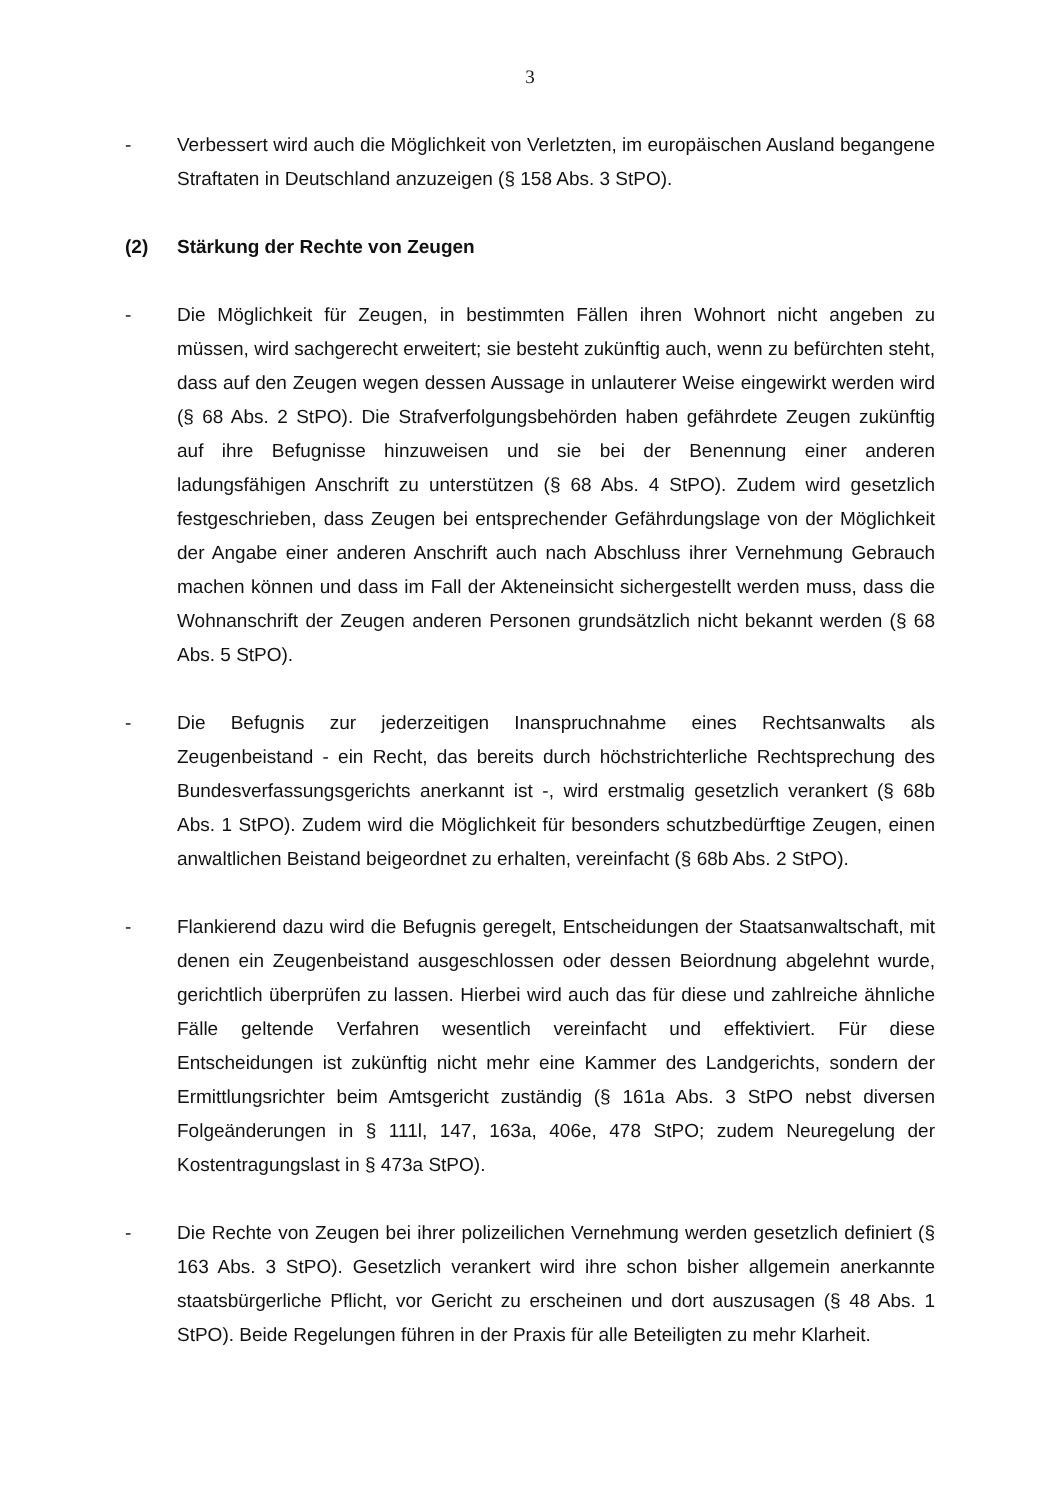3
- Verbessert wird auch die Möglichkeit von Verletzten, im europäischen Ausland begangene Straftaten in Deutschland anzuzeigen (§ 158 Abs. 3 StPO).
(2) Stärkung der Rechte von Zeugen
- Die Möglichkeit für Zeugen, in bestimmten Fällen ihren Wohnort nicht angeben zu müssen, wird sachgerecht erweitert; sie besteht zukünftig auch, wenn zu befürchten steht, dass auf den Zeugen wegen dessen Aussage in unlauterer Weise eingewirkt werden wird (§ 68 Abs. 2 StPO). Die Strafverfolgungsbehörden haben gefährdete Zeugen zukünftig auf ihre Befugnisse hinzuweisen und sie bei der Benennung einer anderen ladungsfähigen Anschrift zu unterstützen (§ 68 Abs. 4 StPO). Zudem wird gesetzlich festgeschrieben, dass Zeugen bei entsprechender Gefährdungslage von der Möglichkeit der Angabe einer anderen Anschrift auch nach Abschluss ihrer Vernehmung Gebrauch machen können und dass im Fall der Akteneinsicht sichergestellt werden muss, dass die Wohnanschrift der Zeugen anderen Personen grundsätzlich nicht bekannt werden (§ 68 Abs. 5 StPO).
- Die Befugnis zur jederzeitigen Inanspruchnahme eines Rechtsanwalts als Zeugenbeistand - ein Recht, das bereits durch höchstrichterliche Rechtsprechung des Bundesverfassungsgerichts anerkannt ist -, wird erstmalig gesetzlich verankert (§ 68b Abs. 1 StPO). Zudem wird die Möglichkeit für besonders schutzbedürftige Zeugen, einen anwaltlichen Beistand beigeordnet zu erhalten, vereinfacht (§ 68b Abs. 2 StPO).
- Flankierend dazu wird die Befugnis geregelt, Entscheidungen der Staatsanwaltschaft, mit denen ein Zeugenbeistand ausgeschlossen oder dessen Beiordnung abgelehnt wurde, gerichtlich überprüfen zu lassen. Hierbei wird auch das für diese und zahlreiche ähnliche Fälle geltende Verfahren wesentlich vereinfacht und effektiviert. Für diese Entscheidungen ist zukünftig nicht mehr eine Kammer des Landgerichts, sondern der Ermittlungsrichter beim Amtsgericht zuständig (§ 161a Abs. 3 StPO nebst diversen Folgeänderungen in § 111l, 147, 163a, 406e, 478 StPO; zudem Neuregelung der Kostentragungslast in § 473a StPO).
- Die Rechte von Zeugen bei ihrer polizeilichen Vernehmung werden gesetzlich definiert (§ 163 Abs. 3 StPO). Gesetzlich verankert wird ihre schon bisher allgemein anerkannte staatsbürgerliche Pflicht, vor Gericht zu erscheinen und dort auszusagen (§ 48 Abs. 1 StPO). Beide Regelungen führen in der Praxis für alle Beteiligten zu mehr Klarheit.